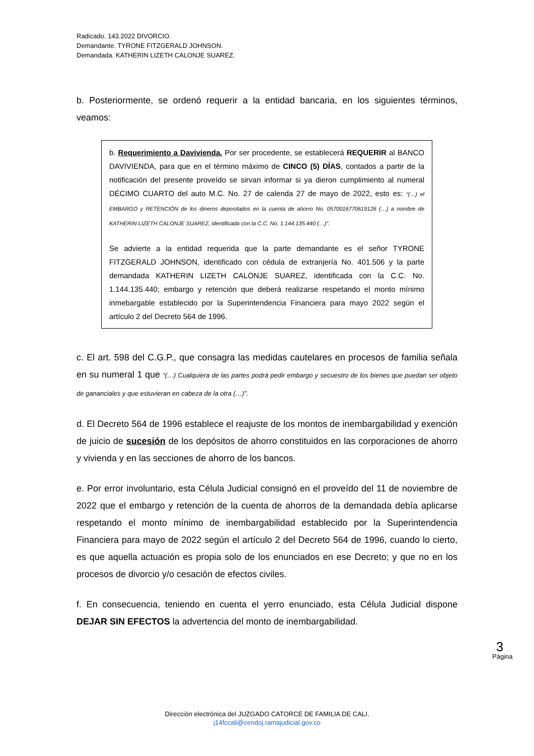Radicado. 143.2022 DIVORCIO.
Demandante. TYRONE FITZGERALD JOHNSON.
Demandada. KATHERIN LIZETH CALONJE SUAREZ.
b. Posteriormente, se ordenó requerir a la entidad bancaria, en los siguientes términos, veamos:
b. Requerimiento a Davivienda. Por ser procedente, se establecerá REQUERIR al BANCO DAVIVIENDA, para que en el término máximo de CINCO (5) DÍAS, contados a partir de la notificación del presente proveído se sirvan informar si ya dieron cumplimiento al numeral DÉCIMO CUARTO del auto M.C. No. 27 de calenda 27 de mayo de 2022, esto es: “(…) el EMBARGO y RETENCIÓN de los dineros depositados en la cuenta de ahorro No. 0570016770619126 (…) a nombre de KATHERIN LIZETH CALONJE SUAREZ, identificada con la C.C. No. 1.144.135.440 (…)”.
Se advierte a la entidad requerida que la parte demandante es el señor TYRONE FITZGERALD JOHNSON, identificado con cédula de extranjería No. 401.506 y la parte demandada KATHERIN LIZETH CALONJE SUAREZ, identificada con la C.C. No. 1.144.135.440; embargo y retención que deberá realizarse respetando el monto mínimo inmebargable establecido por la Superintendencia Financiera para mayo 2022 según el artículo 2 del Decreto 564 de 1996.
c. El art. 598 del C.G.P., que consagra las medidas cautelares en procesos de familia señala en su numeral 1 que “(…) Cualquiera de las partes podrá pedir embargo y secuestro de los bienes que puedan ser objeto de gananciales y que estuvieran en cabeza de la otra (…)”.
d. El Decreto 564 de 1996 establece el reajuste de los montos de inembargabilidad y exención de juicio de sucesión de los depósitos de ahorro constituidos en las corporaciones de ahorro y vivienda y en las secciones de ahorro de los bancos.
e. Por error involuntario, esta Célula Judicial consignó en el proveído del 11 de noviembre de 2022 que el embargo y retención de la cuenta de ahorros de la demandada debía aplicarse respetando el monto mínimo de inembargabilidad establecido por la Superintendencia Financiera para mayo de 2022 según el artículo 2 del Decreto 564 de 1996, cuando lo cierto, es que aquella actuación es propia solo de los enunciados en ese Decreto; y que no en los procesos de divorcio y/o cesación de efectos civiles.
f. En consecuencia, teniendo en cuenta el yerro enunciado, esta Célula Judicial dispone DEJAR SIN EFECTOS la advertencia del monto de inembargabilidad.
3
Página
Dirección electrónica del JUZGADO CATORCE DE FAMILIA DE CALI.
j14fccali@cendoj.ramajudicial.gov.co